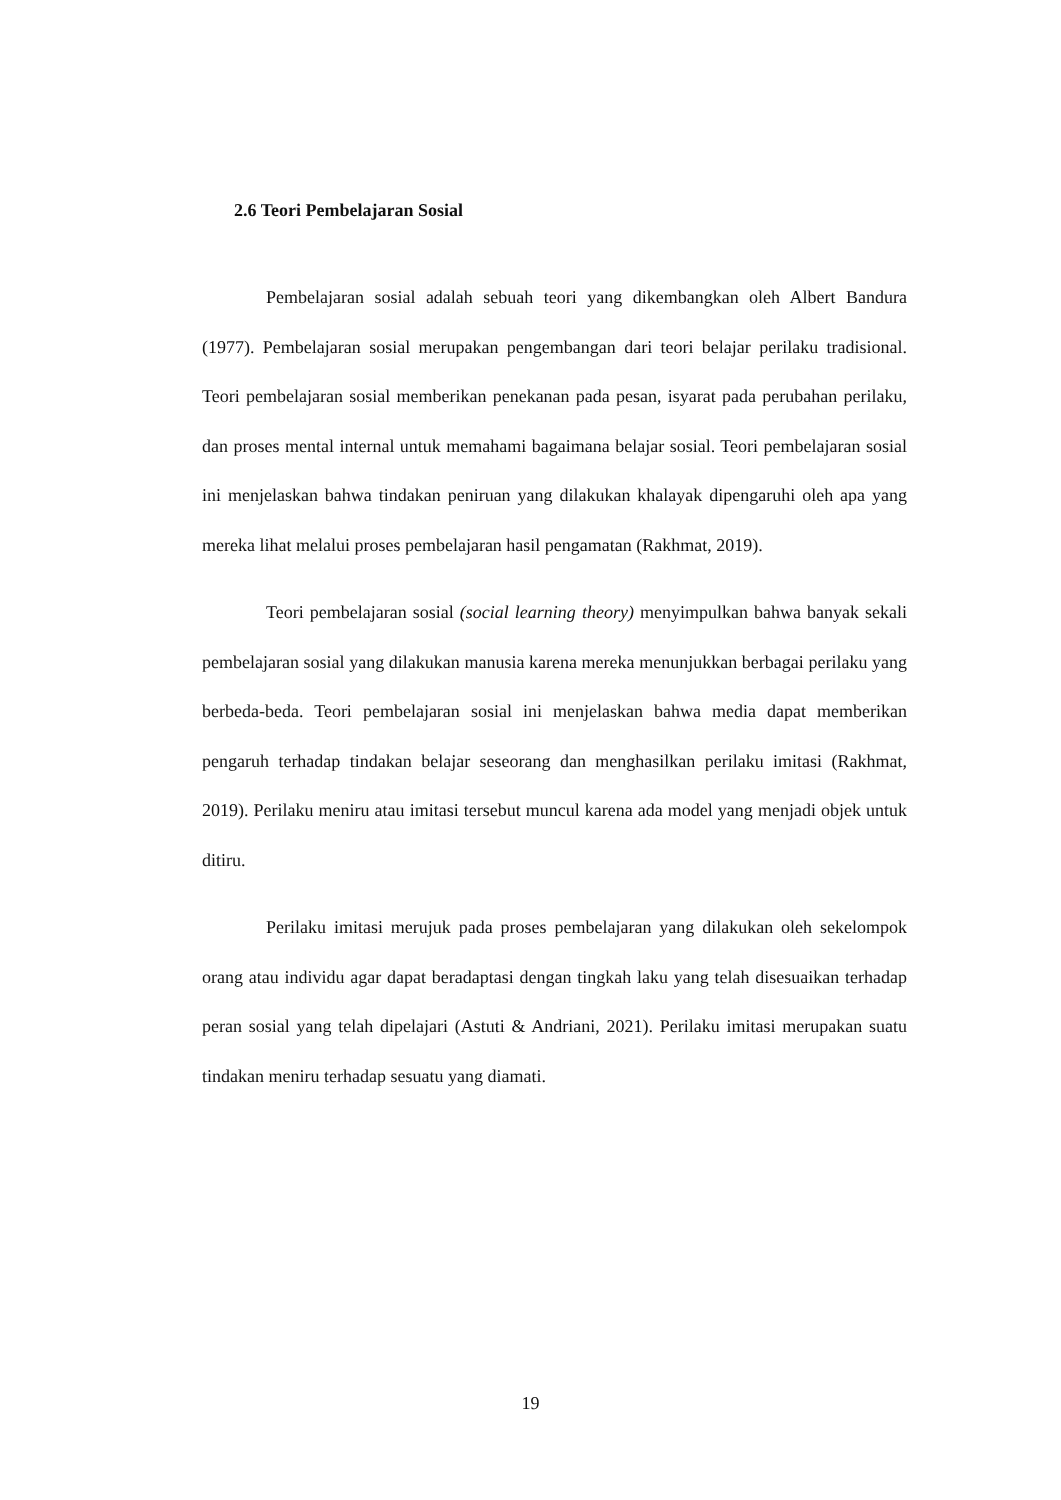2.6 Teori Pembelajaran Sosial
Pembelajaran sosial adalah sebuah teori yang dikembangkan oleh Albert Bandura (1977). Pembelajaran sosial merupakan pengembangan dari teori belajar perilaku tradisional. Teori pembelajaran sosial memberikan penekanan pada pesan, isyarat pada perubahan perilaku, dan proses mental internal untuk memahami bagaimana belajar sosial. Teori pembelajaran sosial ini menjelaskan bahwa tindakan peniruan yang dilakukan khalayak dipengaruhi oleh apa yang mereka lihat melalui proses pembelajaran hasil pengamatan (Rakhmat, 2019).
Teori pembelajaran sosial (social learning theory) menyimpulkan bahwa banyak sekali pembelajaran sosial yang dilakukan manusia karena mereka menunjukkan berbagai perilaku yang berbeda-beda. Teori pembelajaran sosial ini menjelaskan bahwa media dapat memberikan pengaruh terhadap tindakan belajar seseorang dan menghasilkan perilaku imitasi (Rakhmat, 2019). Perilaku meniru atau imitasi tersebut muncul karena ada model yang menjadi objek untuk ditiru.
Perilaku imitasi merujuk pada proses pembelajaran yang dilakukan oleh sekelompok orang atau individu agar dapat beradaptasi dengan tingkah laku yang telah disesuaikan terhadap peran sosial yang telah dipelajari (Astuti & Andriani, 2021). Perilaku imitasi merupakan suatu tindakan meniru terhadap sesuatu yang diamati.
19